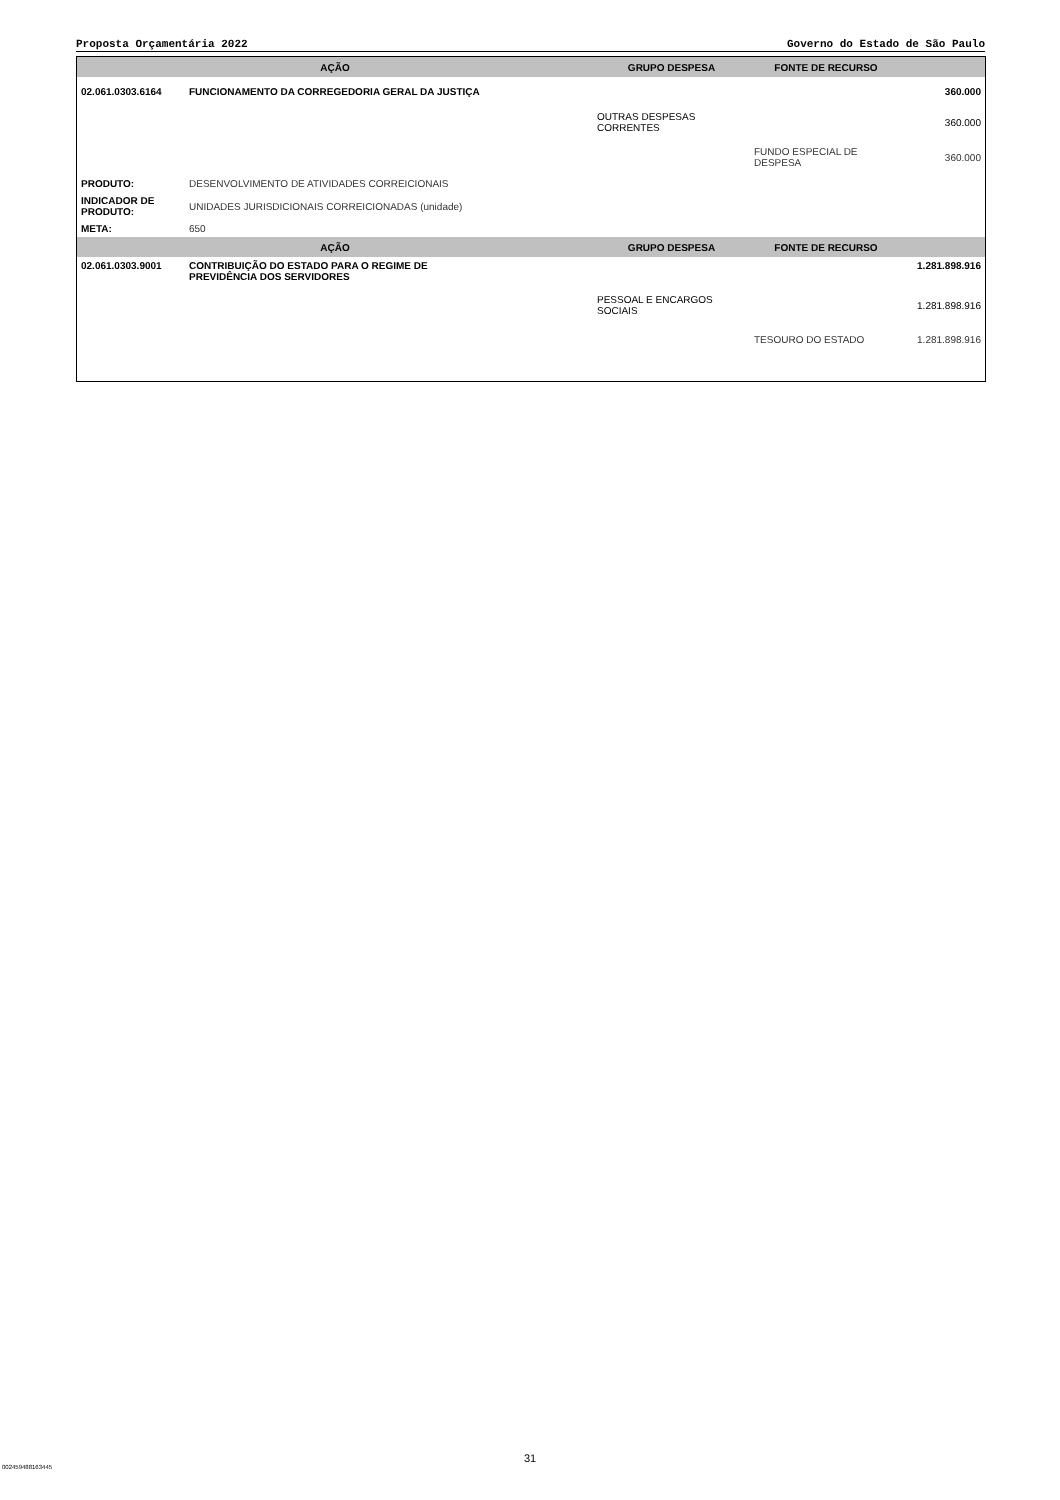Proposta Orçamentária 2022 Governo do Estado de São Paulo
| AÇÃO | | GRUPO DESPESA | FONTE DE RECURSO | |
| --- | --- | --- | --- | --- |
| 02.061.0303.6164 | FUNCIONAMENTO DA CORREGEDORIA GERAL DA JUSTIÇA | | | 360.000 |
| | | OUTRAS DESPESAS CORRENTES | | 360.000 |
| | | | FUNDO ESPECIAL DE DESPESA | 360.000 |
| PRODUTO: | DESENVOLVIMENTO DE ATIVIDADES CORREICIONAIS | | | |
| INDICADOR DE PRODUTO: | UNIDADES JURISDICIONAIS CORREICIONADAS (unidade) | | | |
| META: | 650 | | | |
| AÇÃO | | GRUPO DESPESA | FONTE DE RECURSO | |
| 02.061.0303.9001 | CONTRIBUIÇÃO DO ESTADO PARA O REGIME DE PREVIDÊNCIA DOS SERVIDORES | | | 1.281.898.916 |
| | | PESSOAL E ENCARGOS SOCIAIS | | 1.281.898.916 |
| | | | TESOURO DO ESTADO | 1.281.898.916 |
31
002459488163445